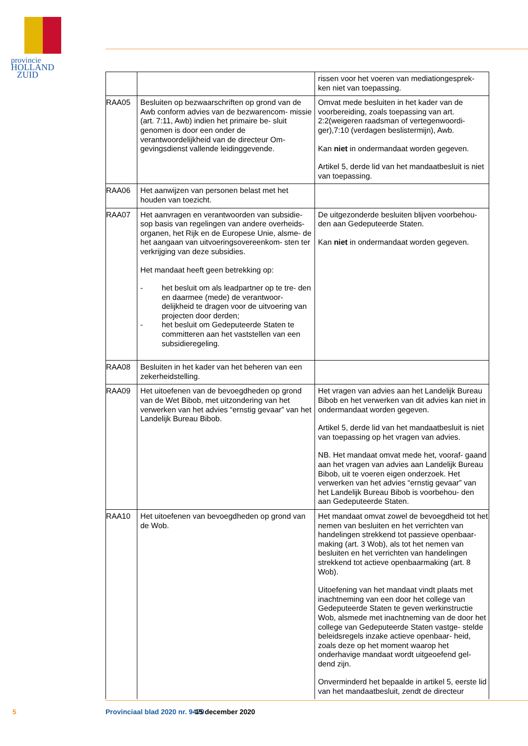provincie HOLLAND
ZUID
| | | rissen voor het voeren van mediationgesprek- ken niet van toepassing. |
| RAA05 | Besluiten op bezwaarschriften op grond van de Awb conform advies van de bezwarencom- missie (art. 7:11, Awb) indien het primaire be- sluit genomen is door een onder de verantwoordelijkheid van de directeur Om- gevingsdienst vallende leidinggevende. | Omvat mede besluiten in het kader van de voorbereiding, zoals toepassing van art. 2:2(weigeren raadsman of vertegenwoordi- ger),7:10 (verdagen beslistermijn), Awb. Kan niet in ondermandaat worden gegeven. Artikel 5, derde lid van het mandaatbesluit is niet van toepassing. |
| RAA06 | Het aanwijzen van personen belast met het houden van toezicht. | |
| RAA07 | Het aanvragen en verantwoorden van subsidie- sop basis van regelingen van andere overheids- organen, het Rijk en de Europese Unie, alsme- de het aangaan van uitvoeringsovereenkom- sten ter verkrijging van deze subsidies. Het mandaat heeft geen betrekking op: - het besluit om als leadpartner op te tre- den en daarmee (mede) de verantwoor- delijkheid te dragen voor de uitvoering van projecten door derden; - het besluit om Gedeputeerde Staten te committeren aan het vaststellen van een subsidieregeling. | De uitgezonderde besluiten blijven voorbehou- den aan Gedeputeerde Staten. Kan niet in ondermandaat worden gegeven. |
| RAA08 | Besluiten in het kader van het beheren van een zekerheidstelling. | |
| RAA09 | Het uitoefenen van de bevoegdheden op grond van de Wet Bibob, met uitzondering van het verwerken van het advies “ernstig gevaar” van het Landelijk Bureau Bibob. | Het vragen van advies aan het Landelijk Bureau Bibob en het verwerken van dit advies kan niet in ondermandaat worden gegeven. Artikel 5, derde lid van het mandaatbesluit is niet van toepassing op het vragen van advies. NB. Het mandaat omvat mede het, vooraf- gaand aan het vragen van advies aan Landelijk Bureau Bibob, uit te voeren eigen onderzoek. Het verwerken van het advies “ernstig gevaar” van het Landelijk Bureau Bibob is voorbehou- den aan Gedeputeerde Staten. |
| RAA10 | Het uitoefenen van bevoegdheden op grond van de Wob. | Het mandaat omvat zowel de bevoegdheid tot het nemen van besluiten en het verrichten van handelingen strekkend tot passieve openbaar- making (art. 3 Wob), als tot het nemen van besluiten en het verrichten van handelingen strekkend tot actieve openbaarmaking (art. 8 Wob). Uitoefening van het mandaat vindt plaats met inachtneming van een door het college van Gedeputeerde Staten te geven werkinstructie Wob, alsmede met inachtneming van de door het college van Gedeputeerde Staten vastge- stelde beleidsregels inzake actieve openbaar- heid, zoals deze op het moment waarop het onderhavige mandaat wordt uitgeoefend gel- dend zijn. Onverminderd het bepaalde in artikel 5, eerste lid van het mandaatbesluit, zendt de directeur |
5 Provinciaal blad 2020 nr. 9479 15 december 2020